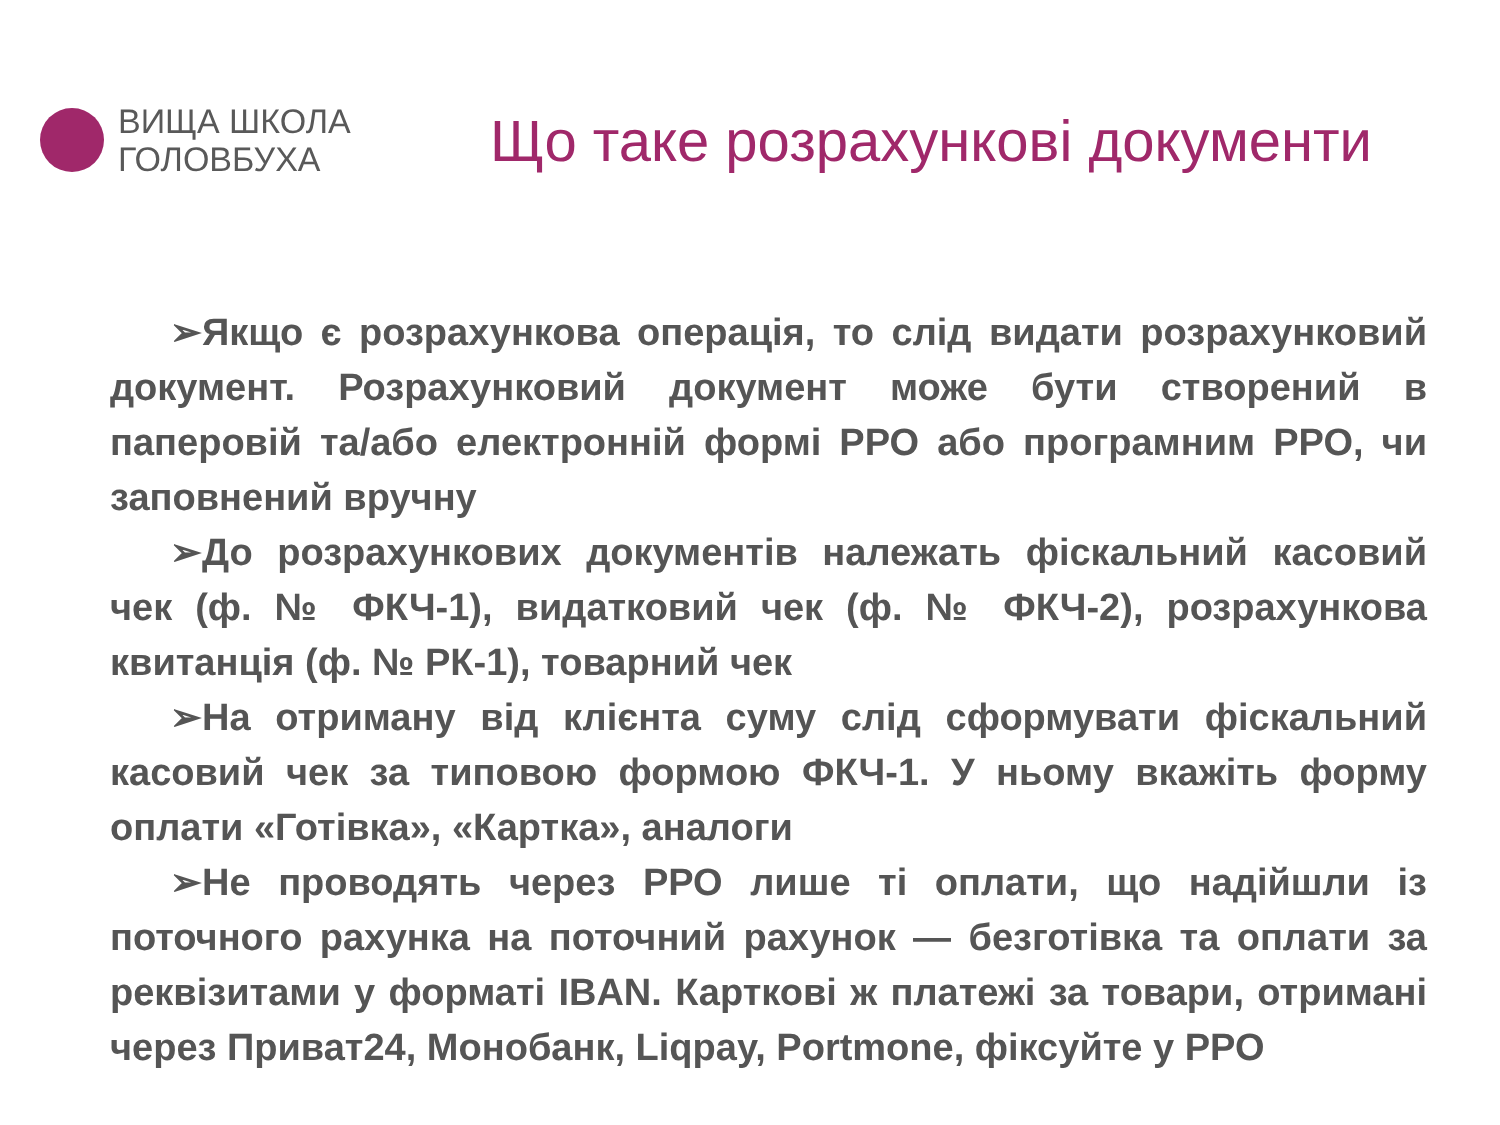ВИЩА ШКОЛА
ГОЛОВБУХА
Що таке розрахункові документи
➢Якщо є розрахункова операція, то слід видати розрахунковий документ. Розрахунковий документ може бути створений в паперовій та/або електронній формі РРО або програмним РРО, чи заповнений вручну
➢До розрахункових документів належать фіскальний касовий чек (ф. № ФКЧ-1), видатковий чек (ф. № ФКЧ-2), розрахункова квитанція (ф. № РК-1), товарний чек
➢На отриману від клієнта суму слід сформувати фіскальний касовий чек за типовою формою ФКЧ-1. У ньому вкажіть форму оплати «Готівка», «Картка», аналоги
➢Не проводять через РРО лише ті оплати, що надійшли із поточного рахунка на поточний рахунок — безготівка та оплати за реквізитами у форматі IBAN. Карткові ж платежі за товари, отримані через Приват24, Монобанк, Liqpay, Portmone, фіксуйте у РРО